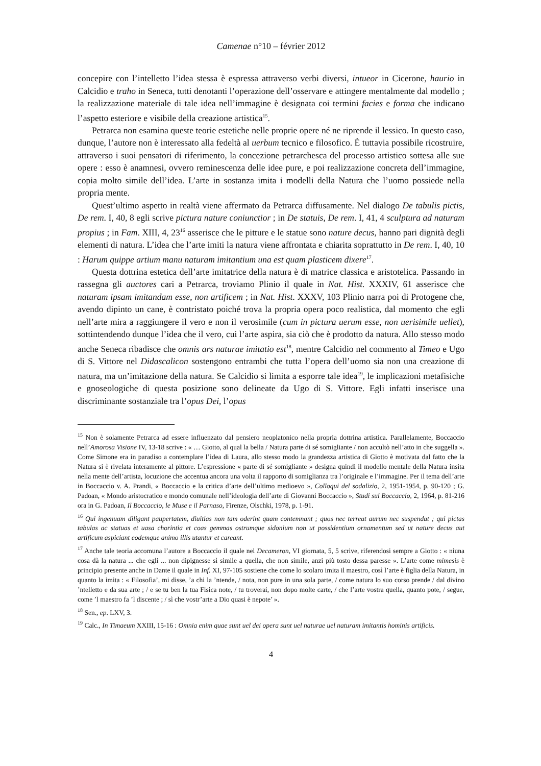Camenae n°10 – février 2012
concepire con l’intelletto l’idea stessa è espressa attraverso verbi diversi, intueor in Cicerone, haurio in Calcidio e traho in Seneca, tutti denotanti l’operazione dell’osservare e attingere mentalmente dal modello ; la realizzazione materiale di tale idea nell’immagine è designata coi termini facies e forma che indicano l’aspetto esteriore e visibile della creazione artistica<sup>15</sup>.
Petrarca non esamina queste teorie estetiche nelle proprie opere né ne riprende il lessico. In questo caso, dunque, l’autore non è interessato alla fedeltà al uerbum tecnico e filosofico. È tuttavia possibile ricostruire, attraverso i suoi pensatori di riferimento, la concezione petrarchesca del processo artistico sottesa alle sue opere : esso è anamnesi, ovvero reminescenza delle idee pure, e poi realizzazione concreta dell’immagine, copia molto simile dell’idea. L’arte in sostanza imita i modelli della Natura che l’uomo possiede nella propria mente.
Quest’ultimo aspetto in realtà viene affermato da Petrarca diffusamente. Nel dialogo De tabulis pictis, De rem. I, 40, 8 egli scrive pictura nature coniunctior ; in De statuis, De rem. I, 41, 4 sculptura ad naturam propius ; in Fam. XIII, 4, 23<sup>16</sup> asserisce che le pitture e le statue sono nature decus, hanno pari dignità degli elementi di natura. L’idea che l’arte imiti la natura viene affrontata e chiarita soprattutto in De rem. I, 40, 10 : Harum quippe artium manu naturam imitantium una est quam plasticem dixere<sup>17</sup>.
Questa dottrina estetica dell’arte imitatrice della natura è di matrice classica e aristotelica. Passando in rassegna gli auctores cari a Petrarca, troviamo Plinio il quale in Nat. Hist. XXXIV, 61 asserisce che naturam ipsam imitandam esse, non artificem ; in Nat. Hist. XXXV, 103 Plinio narra poi di Protogene che, avendo dipinto un cane, è contristato poiché trova la propria opera poco realistica, dal momento che egli nell’arte mira a raggiungere il vero e non il verosimile (cum in pictura uerum esse, non uerisimile uellet), sottintendendo dunque l’idea che il vero, cui l’arte aspira, sia ciò che è prodotto da natura. Allo stesso modo anche Seneca ribadisce che omnis ars naturae imitatio est<sup>18</sup>, mentre Calcidio nel commento al Timeo e Ugo di S. Vittore nel Didascalicon sostengono entrambi che tutta l’opera dell’uomo sia non una creazione di natura, ma un’imitazione della natura. Se Calcidio si limita a esporre tale idea<sup>19</sup>, le implicazioni metafisiche e gnoseologiche di questa posizione sono delineate da Ugo di S. Vittore. Egli infatti inserisce una discriminante sostanziale tra l’opus Dei, l’opus
<sup>15</sup> Non è solamente Petrarca ad essere influenzato dal pensiero neoplatonico nella propria dottrina artistica. Parallelamente, Boccaccio nell’Amorosa Visione IV, 13-18 scrive : « … Giotto, al qual la bella / Natura parte di sé somigliante / non accultò nell’atto in che suggella ». Come Simone era in paradiso a contemplare l’idea di Laura, allo stesso modo la grandezza artistica di Giotto è motivata dal fatto che la Natura si è rivelata interamente al pittore. L’espressione « parte di sé somigliante » designa quindi il modello mentale della Natura insita nella mente dell’artista, locuzione che accentua ancora una volta il rapporto di somiglianza tra l’originale e l’immagine. Per il tema dell’arte in Boccaccio v. A. Prandi, « Boccaccio e la critica d’arte dell’ultimo medioevo », Colloqui del sodalizio, 2, 1951-1954, p. 90-120 ; G. Padoan, « Mondo aristocratico e mondo comunale nell’ideologia dell’arte di Giovanni Boccaccio », Studi sul Boccaccio, 2, 1964, p. 81-216 ora in G. Padoan, Il Boccaccio, le Muse e il Parnaso, Firenze, Olschki, 1978, p. 1-91.
<sup>16</sup> Qui ingenuam diligant paupertatem, diuitias non tam oderint quam contemnant ; quos nec terreat aurum nec suspendat ; qui pictas tabulas ac statuas et uasa chorintia et coas gemmas ostrumque sidonium non ut possidentium ornamentum sed ut nature decus aut artificum aspiciant eodemque animo illis utantur et careant.
<sup>17</sup> Anche tale teoria accomuna l’autore a Boccaccio il quale nel Decameron, VI giornata, 5, 5 scrive, riferendosi sempre a Giotto : « niuna cosa dà la natura ... che egli ... non dipignesse sì simile a quella, che non simile, anzi più tosto dessa paresse ». L’arte come mimesis è principio presente anche in Dante il quale in Inf. XI, 97-105 sostiene che come lo scolaro imita il maestro, così l’arte è figlia della Natura, in quanto la imita : « Filosofia’, mi disse, ’a chi la ’ntende, / nota, non pure in una sola parte, / come natura lo suo corso prende / dal divino ’ntelletto e da sua arte ; / e se tu ben la tua Fisica note, / tu troverai, non dopo molte carte, / che l’arte vostra quella, quanto pote, / segue, come ’l maestro fa ’l discente ; / sì che vostr’arte a Dio quasi è nepote’ ».
<sup>18</sup> Sen., ep. LXV, 3.
<sup>19</sup> Calc., In Timaeum XXIII, 15-16 : Omnia enim quae sunt uel dei opera sunt uel naturae uel naturam imitantis hominis artificis.
4